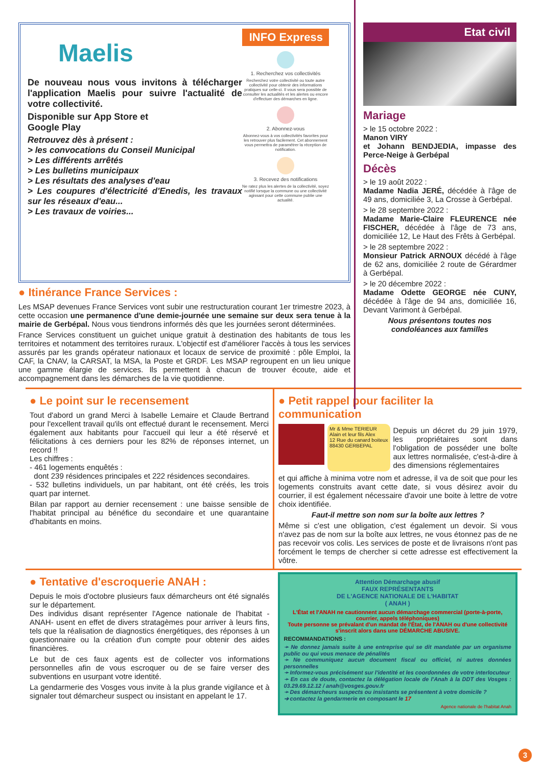Maelis
De nouveau nous vous invitons à télécharger l'application Maelis pour suivre l'actualité de votre collectivité.
Disponible sur App Store et
Google Play
Retrouvez dès à présent :
> les convocations du Conseil Municipal
> Les différents arrêtés
> Les bulletins municipaux
> Les résultats des analyses d'eau
> Les coupures d'électricité d'Enedis, les travaux sur les réseaux d'eau...
> Les travaux de voiries...
INFO Express
1. Recherchez vos collectivités
Recherchez votre collectivité ou toute autre collectivité pour obtenir des informations pratiques sur celle-ci. Il vous sera possible de consulter les actualités et les alertes ou encore d'effectuer des démarches en ligne.
2. Abonnez-vous
Abonnez-vous à vos collectivités favorites pour les retrouver plus facilement. Cet abonnement vous permettra de paramétrer la réception de notification.
3. Recevez des notifications
Ne ratez plus les alertes de la collectivité, soyez notifié lorsque la commune ou une collectivité agissant pour cette commune publie une actualité.
● Itinérance France Services :
Les MSAP devenues France Services vont subir une restructuration courant 1er trimestre 2023, à cette occasion une permanence d'une demie-journée une semaine sur deux sera tenue à la mairie de Gerbépal. Nous vous tiendrons informés dès que les journées seront déterminées.
France Services constituent un guichet unique gratuit à destination des habitants de tous les territoires et notamment des territoires ruraux. L'objectif est d'améliorer l'accès à tous les services assurés par les grands opérateur nationaux et locaux de service de proximité : pôle Emploi, la CAF, la CNAV, la CARSAT, la MSA, la Poste et GRDF. Les MSAP regroupent en un lieu unique une gamme élargie de services. Ils permettent à chacun de trouver écoute, aide et accompagnement dans les démarches de la vie quotidienne.
Etat civil
Mariage
> le 15 octobre 2022 :
Manon VIRY
et Johann BENDJEDIA, impasse des Perce-Neige à Gerbépal
Décès
> le 19 août 2022 :
Madame Nadia JERÉ, décédée à l'âge de 49 ans, domiciliée 3, La Crosse à Gerbépal.
> le 28 septembre 2022 :
Madame Marie-Claire FLEURENCE née FISCHER, décédée à l'âge de 73 ans, domiciliée 12, Le Haut des Frêts à Gerbépal.
> le 28 septembre 2022 :
Monsieur Patrick ARNOUX décédé à l'âge de 62 ans, domiciliée 2 route de Gérardmer à Gerbépal.
> le 20 décembre 2022 :
Madame Odette GEORGE née CUNY, décédée à l'âge de 94 ans, domiciliée 16, Devant Varimont à Gerbépal.
Nous présentons toutes nos condoléances aux familles
● Le point sur le recensement
Tout d'abord un grand Merci à Isabelle Lemaire et Claude Bertrand pour l'excellent travail qu'ils ont effectué durant le recensement. Merci également aux habitants pour l'accueil qui leur a été réservé et félicitations à ces derniers pour les 82% de réponses internet, un record !!
Les chiffres :
- 461 logements enquêtés :
dont 239 résidences principales et 222 résidences secondaires.
- 532 bulletins individuels, un par habitant, ont été créés, les trois quart par internet.
Bilan par rapport au dernier recensement : une baisse sensible de l'habitat principal au bénéfice du secondaire et une quarantaine d'habitants en moins.
● Petit rappel pour faciliter la communication
Mr & Mme TERIEUR
Alain et leur fils Alex
12 Rue du canard boiteux
88430 GERBEPAL
Depuis un décret du 29 juin 1979, les propriétaires sont dans l'obligation de posséder une boîte aux lettres normalisée, c'est-à-dire à des dimensions réglementaires
et qui affiche à minima votre nom et adresse, il va de soit que pour les logements construits avant cette date, si vous désirez avoir du courrier, il est également nécessaire d'avoir une boite à lettre de votre choix identifiée.
Faut-il mettre son nom sur la boîte aux lettres ?
Même si c'est une obligation, c'est également un devoir. Si vous n'avez pas de nom sur la boîte aux lettres, ne vous étonnez pas de ne pas recevoir vos colis. Les services de poste et de livraisons n'ont pas forcément le temps de chercher si cette adresse est effectivement la vôtre.
● Tentative d'escroquerie ANAH :
Depuis le mois d'octobre plusieurs faux démarcheurs ont été signalés sur le département.
Des individus disant représenter l'Agence nationale de l'habitat -ANAH- usent en effet de divers stratagèmes pour arriver à leurs fins, tels que la réalisation de diagnostics énergétiques, des réponses à un questionnaire ou la création d'un compte pour obtenir des aides financières.
Le but de ces faux agents est de collecter vos informations personnelles afin de vous escroquer ou de se faire verser des subventions en usurpant votre identité.
La gendarmerie des Vosges vous invite à la plus grande vigilance et à signaler tout démarcheur suspect ou insistant en appelant le 17.
Attention Démarchage abusif
FAUX REPRÉSENTANTS
DE L'AGENCE NATIONALE DE L'HABITAT
( ANAH )
L'État et l'ANAH ne cautionnent aucun démarchage commercial (porte-à-porte, courrier, appels téléphoniques)
Toute personne se prévalant d'un mandat de l'État, de l'ANAH ou d'une collectivité s'inscrit alors dans une DÉMARCHE ABUSIVE.
RECOMMANDATIONS :
➛ Ne donnez jamais suite à une entreprise qui se dit mandatée par un organisme public ou qui vous menace de pénalités
➛ Ne communiquez aucun document fiscal ou officiel, ni autres données personnelles
➛ Informez-vous précisément sur l'identité et les coordonnées de votre interlocuteur
➛ En cas de doute, contactez la délégation locale de l'Anah à la DDT des Vosges : 03.29.69.12.12 / anah@vosges.gouv.fr
➛ Des démarcheurs suspects ou insistants se présentent à votre domicile ?
➔ contactez la gendarmerie en composant le 17
Agence nationale de l'habitat Anah
3